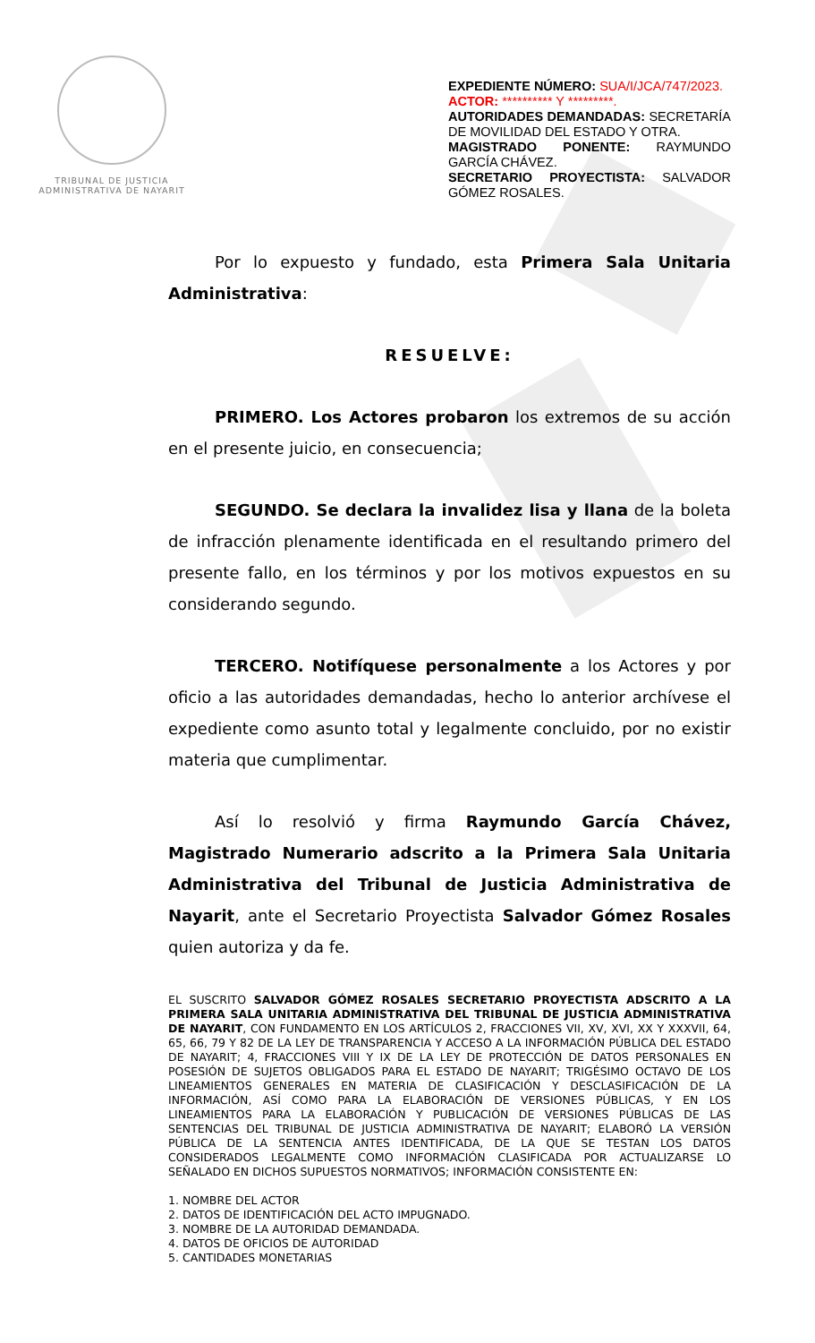TRIBUNAL DE JUSTICIA
ADMINISTRATIVA DE NAYARIT
EXPEDIENTE NÚMERO: SUA/I/JCA/747/2023.
ACTOR: ********** Y *********.
AUTORIDADES DEMANDADAS: SECRETARÍA DE MOVILIDAD DEL ESTADO Y OTRA.
MAGISTRADO PONENTE: RAYMUNDO GARCÍA CHÁVEZ.
SECRETARIO PROYECTISTA: SALVADOR GÓMEZ ROSALES.
Por lo expuesto y fundado, esta Primera Sala Unitaria Administrativa:
RESUELVE:
PRIMERO. Los Actores probaron los extremos de su acción en el presente juicio, en consecuencia;
SEGUNDO. Se declara la invalidez lisa y llana de la boleta de infracción plenamente identificada en el resultando primero del presente fallo, en los términos y por los motivos expuestos en su considerando segundo.
TERCERO. Notifíquese personalmente a los Actores y por oficio a las autoridades demandadas, hecho lo anterior archívese el expediente como asunto total y legalmente concluido, por no existir materia que cumplimentar.
Así lo resolvió y firma Raymundo García Chávez, Magistrado Numerario adscrito a la Primera Sala Unitaria Administrativa del Tribunal de Justicia Administrativa de Nayarit, ante el Secretario Proyectista Salvador Gómez Rosales quien autoriza y da fe.
EL SUSCRITO SALVADOR GÓMEZ ROSALES SECRETARIO PROYECTISTA ADSCRITO A LA PRIMERA SALA UNITARIA ADMINISTRATIVA DEL TRIBUNAL DE JUSTICIA ADMINISTRATIVA DE NAYARIT, CON FUNDAMENTO EN LOS ARTÍCULOS 2, FRACCIONES VII, XV, XVI, XX Y XXXVII, 64, 65, 66, 79 Y 82 DE LA LEY DE TRANSPARENCIA Y ACCESO A LA INFORMACIÓN PÚBLICA DEL ESTADO DE NAYARIT; 4, FRACCIONES VIII Y IX DE LA LEY DE PROTECCIÓN DE DATOS PERSONALES EN POSESIÓN DE SUJETOS OBLIGADOS PARA EL ESTADO DE NAYARIT; TRIGÉSIMO OCTAVO DE LOS LINEAMIENTOS GENERALES EN MATERIA DE CLASIFICACIÓN Y DESCLASIFICACIÓN DE LA INFORMACIÓN, ASÍ COMO PARA LA ELABORACIÓN DE VERSIONES PÚBLICAS, Y EN LOS LINEAMIENTOS PARA LA ELABORACIÓN Y PUBLICACIÓN DE VERSIONES PÚBLICAS DE LAS SENTENCIAS DEL TRIBUNAL DE JUSTICIA ADMINISTRATIVA DE NAYARIT; ELABORÓ LA VERSIÓN PÚBLICA DE LA SENTENCIA ANTES IDENTIFICADA, DE LA QUE SE TESTAN LOS DATOS CONSIDERADOS LEGALMENTE COMO INFORMACIÓN CLASIFICADA POR ACTUALIZARSE LO SEÑALADO EN DICHOS SUPUESTOS NORMATIVOS; INFORMACIÓN CONSISTENTE EN:
1. NOMBRE DEL ACTOR
2. DATOS DE IDENTIFICACIÓN DEL ACTO IMPUGNADO.
3. NOMBRE DE LA AUTORIDAD DEMANDADA.
4. DATOS DE OFICIOS DE AUTORIDAD
5. CANTIDADES MONETARIAS